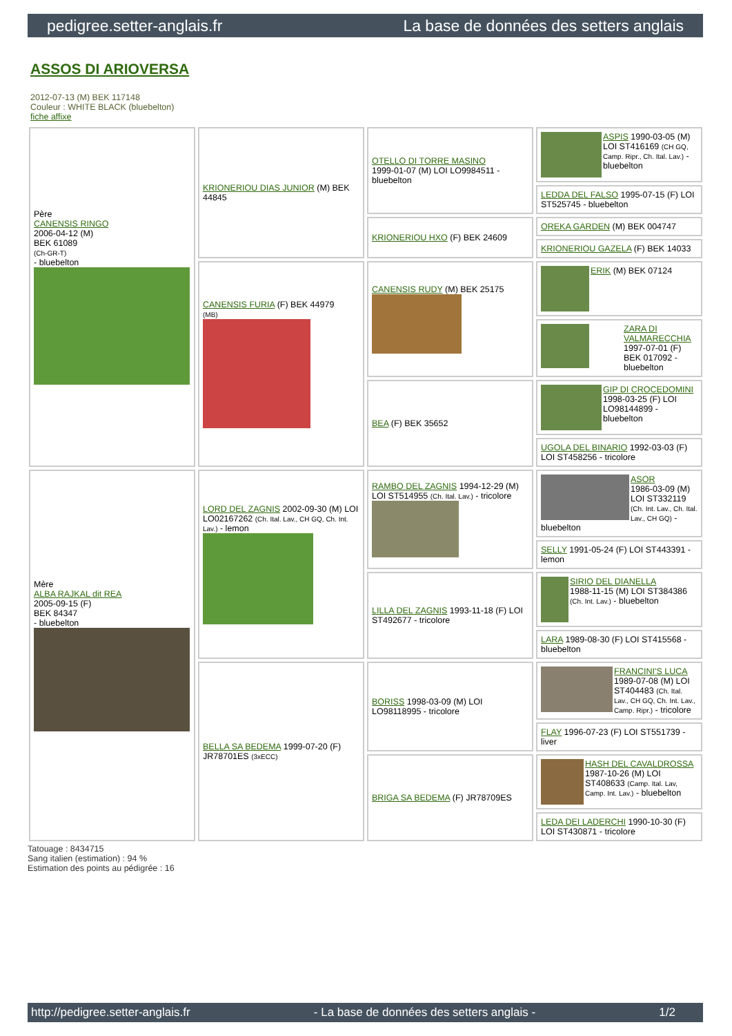pedigree.setter-anglais.fr La base de données des setters anglais
ASSOS DI ARIOVERSA
2012-07-13 (M) BEK 117148
Couleur : WHITE BLACK (bluebelton)
fiche affixe
| Père CANENSIS RINGO 2006-04-12 (M) BEK 61089 (Ch-GR-T) - bluebelton | KRIONERIOU DIAS JUNIOR (M) BEK 44845 | OTELLO DI TORRE MASINO 1999-01-07 (M) LOI LO9984511 - bluebelton | ASPIS 1990-03-05 (M) LOI ST416169 (CH GQ, Camp. Ripr., Ch. Ital. Lav.) - bluebelton |
| | | | LEDDA DEL FALSO 1995-07-15 (F) LOI ST525745 - bluebelton |
| | | KRIONERIOU HXO (F) BEK 24609 | OREKA GARDEN (M) BEK 004747 |
| | | | KRIONERIOU GAZELA (F) BEK 14033 |
| | CANENSIS FURIA (F) BEK 44979 (MB) | CANENSIS RUDY (M) BEK 25175 | ERIK (M) BEK 07124 |
| | | | ZARA DI VALMARECCHIA 1997-07-01 (F) BEK 017092 - bluebelton |
| | | BEA (F) BEK 35652 | GIP DI CROCEDOMINI 1998-03-25 (F) LOI LO98144899 - bluebelton |
| | | | UGOLA DEL BINARIO 1992-03-03 (F) LOI ST458256 - tricolore |
| Mère ALBA RAJKAL dit REA 2005-09-15 (F) BEK 84347 - bluebelton | LORD DEL ZAGNIS 2002-09-30 (M) LOI LO02167262 (Ch. Ital. Lav., CH GQ, Ch. Int. Lav.) - lemon | RAMBO DEL ZAGNIS 1994-12-29 (M) LOI ST514955 (Ch. Ital. Lav.) - tricolore | ASOR 1986-03-09 (M) LOI ST332119 (Ch. Int. Lav., Ch. Ital. Lav., CH GQ) - bluebelton |
| | | | SELLY 1991-05-24 (F) LOI ST443391 - lemon |
| | | LILLA DEL ZAGNIS 1993-11-18 (F) LOI ST492677 - tricolore | SIRIO DEL DIANELLA 1988-11-15 (M) LOI ST384386 (Ch. Int. Lav.) - bluebelton |
| | | | LARA 1989-08-30 (F) LOI ST415568 - bluebelton |
| | BELLA SA BEDEMA 1999-07-20 (F) JR78701ES (3xECC) | BORISS 1998-03-09 (M) LOI LO98118995 - tricolore | FRANCINI'S LUCA 1989-07-08 (M) LOI ST404483 (Ch. Ital. Lav., CH GQ, Ch. Int. Lav., Camp. Ripr.) - tricolore |
| | | | FLAY 1996-07-23 (F) LOI ST551739 - liver |
| | | BRIGA SA BEDEMA (F) JR78709ES | HASH DEL CAVALDROSSA 1987-10-26 (M) LOI ST408633 (Camp. Ital. Lav, Camp. Int. Lav.) - bluebelton |
| | | | LEDA DEI LADERCHI 1990-10-30 (F) LOI ST430871 - tricolore |
Tatouage : 8434715
Sang italien (estimation) : 94 %
Estimation des points au pédigrée : 16
http://pedigree.setter-anglais.fr - La base de données des setters anglais - 1/2